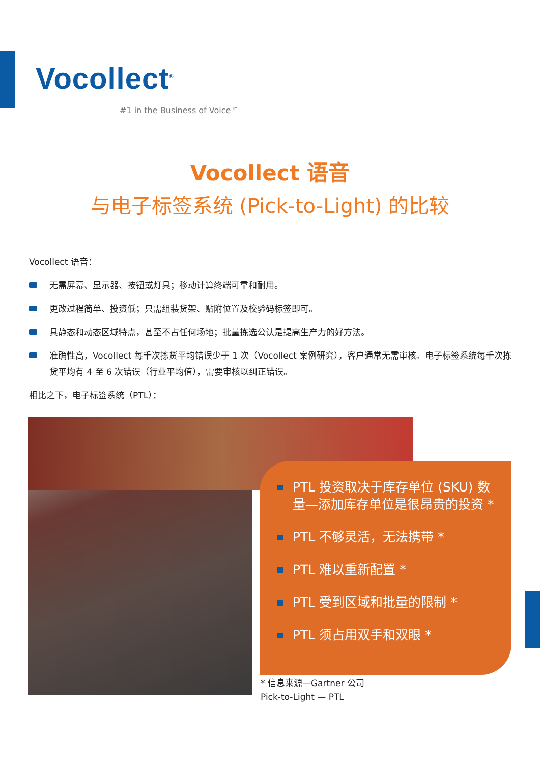Vocollect<sup>®</sup>
#1 in the Business of Voice™
Vocollect 语音
与电子标签系统 (Pick-to-Light) 的比较
Vocollect 语音：
无需屏幕、显示器、按钮或灯具；移动计算终端可靠和耐用。
更改过程简单、投资低；只需组装货架、贴附位置及校验码标签即可。
具静态和动态区域特点，甚至不占任何场地；批量拣选公认是提高生产力的好方法。
准确性高，Vocollect 每千次拣货平均错误少于 1 次（Vocollect 案例研究），客户通常无需审核。电子标签系统每千次拣货平均有 4 至 6 次错误（行业平均值），需要审核以纠正错误。
相比之下，电子标签系统（PTL）：
PTL 投资取决于库存单位 (SKU) 数量—添加库存单位是很昂贵的投资 *
PTL 不够灵活，无法携带 *
PTL 难以重新配置 *
PTL 受到区域和批量的限制 *
PTL 须占用双手和双眼 *
* 信息来源—Gartner 公司
Pick-to-Light — PTL